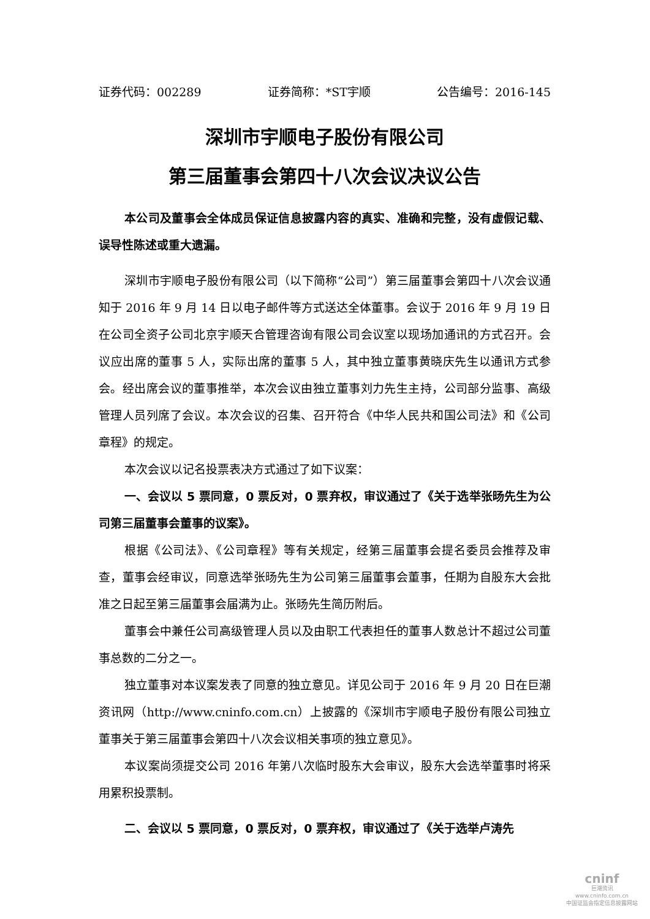证券代码：002289 证券简称：*ST宇顺 公告编号：2016-145
深圳市宇顺电子股份有限公司
第三届董事会第四十八次会议决议公告
本公司及董事会全体成员保证信息披露内容的真实、准确和完整，没有虚假记载、误导性陈述或重大遗漏。
深圳市宇顺电子股份有限公司（以下简称“公司”）第三届董事会第四十八次会议通知于 2016 年 9 月 14 日以电子邮件等方式送达全体董事。会议于 2016 年 9 月 19 日在公司全资子公司北京宇顺天合管理咨询有限公司会议室以现场加通讯的方式召开。会议应出席的董事 5 人，实际出席的董事 5 人，其中独立董事黄晓庆先生以通讯方式参会。经出席会议的董事推举，本次会议由独立董事刘力先生主持，公司部分监事、高级管理人员列席了会议。本次会议的召集、召开符合《中华人民共和国公司法》和《公司章程》的规定。
本次会议以记名投票表决方式通过了如下议案：
一、会议以 5 票同意，0 票反对，0 票弃权，审议通过了《关于选举张旸先生为公司第三届董事会董事的议案》。
根据《公司法》、《公司章程》等有关规定，经第三届董事会提名委员会推荐及审查，董事会经审议，同意选举张旸先生为公司第三届董事会董事，任期为自股东大会批准之日起至第三届董事会届满为止。张旸先生简历附后。
董事会中兼任公司高级管理人员以及由职工代表担任的董事人数总计不超过公司董事总数的二分之一。
独立董事对本议案发表了同意的独立意见。详见公司于 2016 年 9 月 20 日在巨潮资讯网（http://www.cninfo.com.cn）上披露的《深圳市宇顺电子股份有限公司独立董事关于第三届董事会第四十八次会议相关事项的独立意见》。
本议案尚须提交公司 2016 年第八次临时股东大会审议，股东大会选举董事时将采用累积投票制。
二、会议以 5 票同意，0 票反对，0 票弃权，审议通过了《关于选举卢涛先
cninf
巨潮资讯
www.cninfo.com.cn
中国证监会指定信息披露网站